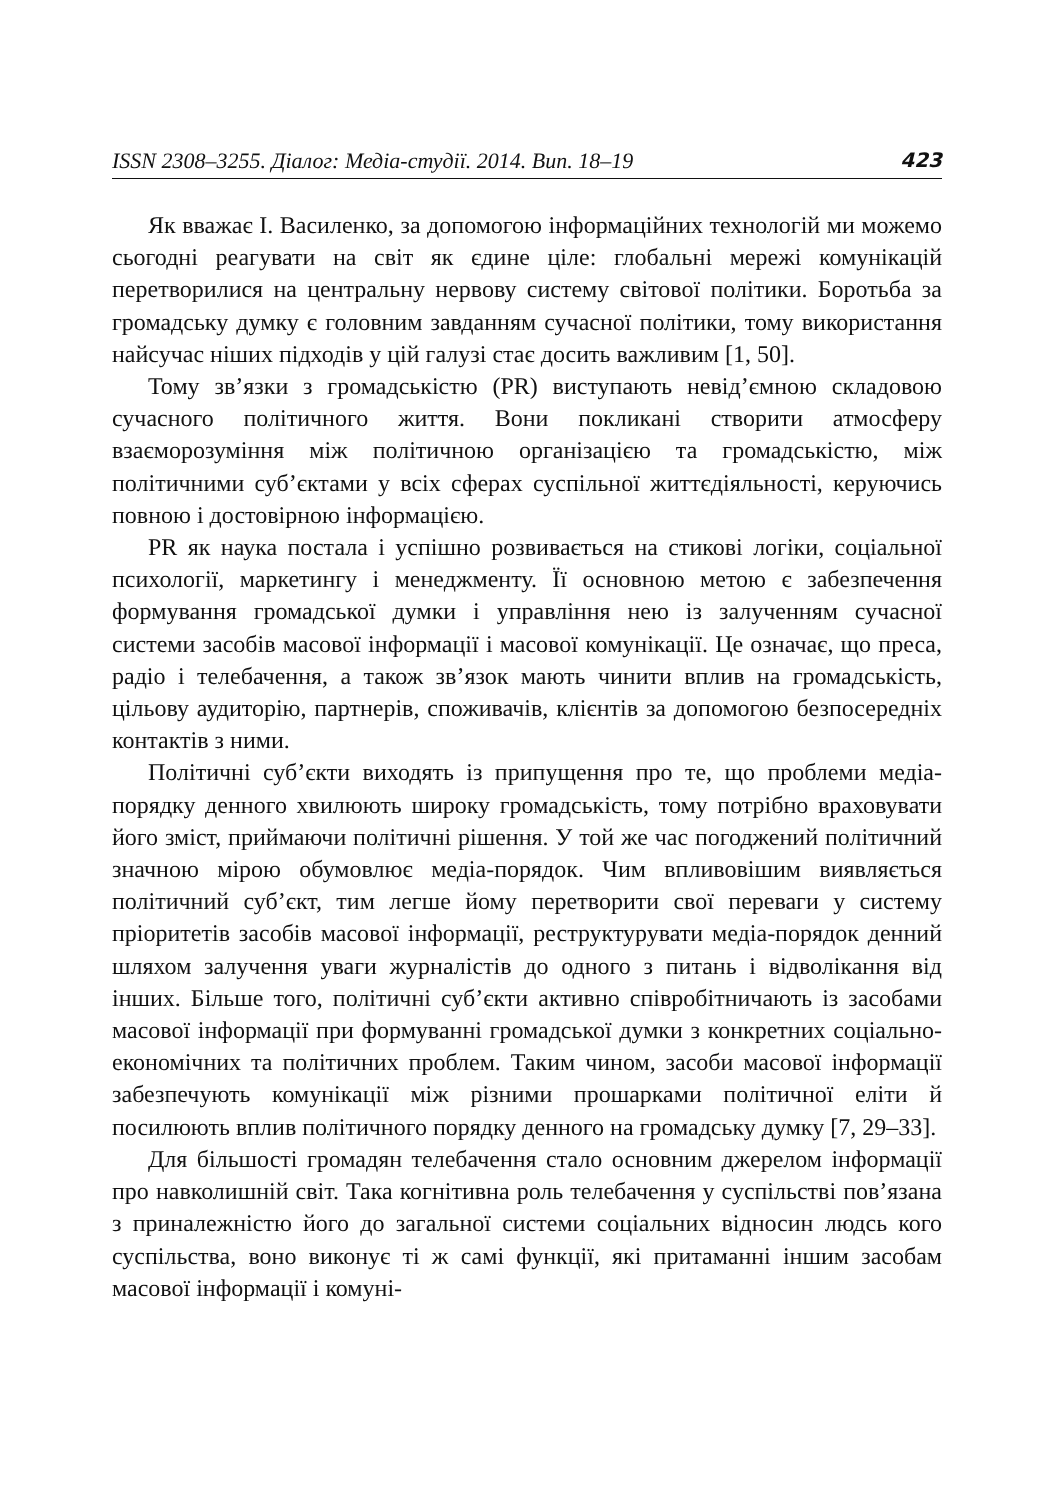ISSN 2308–3255. Діалог: Медіа-студії. 2014. Вип. 18–19 423
Як вважає І. Василенко, за допомогою інформаційних технологій ми можемо сьогодні реагувати на світ як єдине ціле: глобальні мережі комунікацій перетворилися на центральну нервову систему світової політики. Боротьба за громадську думку є головним завданням сучасної політики, тому використання найсучас ніших підходів у цій галузі стає досить важливим [1, 50].
Тому зв’язки з громадськістю (PR) виступають невід’ємною складовою сучасного політичного життя. Вони покликані створити атмосферу взаєморозуміння між політичною організацією та громадськістю, між політичними суб’єктами у всіх сферах суспільної життєдіяльності, керуючись повною і достовірною інформацією.
PR як наука постала і успішно розвивається на стикові логіки, соціальної психології, маркетингу і менеджменту. Її основною метою є забезпечення формування громадської думки і управління нею із залученням сучасної системи засобів масової інформації і масової комунікації. Це означає, що преса, радіо і телебачення, а також зв’язок мають чинити вплив на громадськість, цільову аудиторію, партнерів, споживачів, клієнтів за допомогою безпосередніх контактів з ними.
Політичні суб’єкти виходять із припущення про те, що проблеми медіа-порядку денного хвилюють широку громадськість, тому потрібно враховувати його зміст, приймаючи політичні рішення. У той же час погоджений політичний значною мірою обумовлює медіа-порядок. Чим впливовішим виявляється політичний суб’єкт, тим легше йому перетворити свої переваги у систему пріоритетів засобів масової інформації, реструктурувати медіа-порядок денний шляхом залучення уваги журналістів до одного з питань і відволікання від інших. Більше того, політичні суб’єкти активно співробітничають із засобами масової інформації при формуванні громадської думки з конкретних соціально-економічних та політичних проблем. Таким чином, засоби масової інформації забезпечують комунікації між різними прошарками політичної еліти й посилюють вплив політичного порядку денного на громадську думку [7, 29–33].
Для більшості громадян телебачення стало основним джерелом інформації про навколишній світ. Така когнітивна роль телебачення у суспільстві пов’язана з приналежністю його до загальної системи соціальних відносин людсь кого суспільства, воно виконує ті ж самі функції, які притаманні іншим засобам масової інформації і комуні-